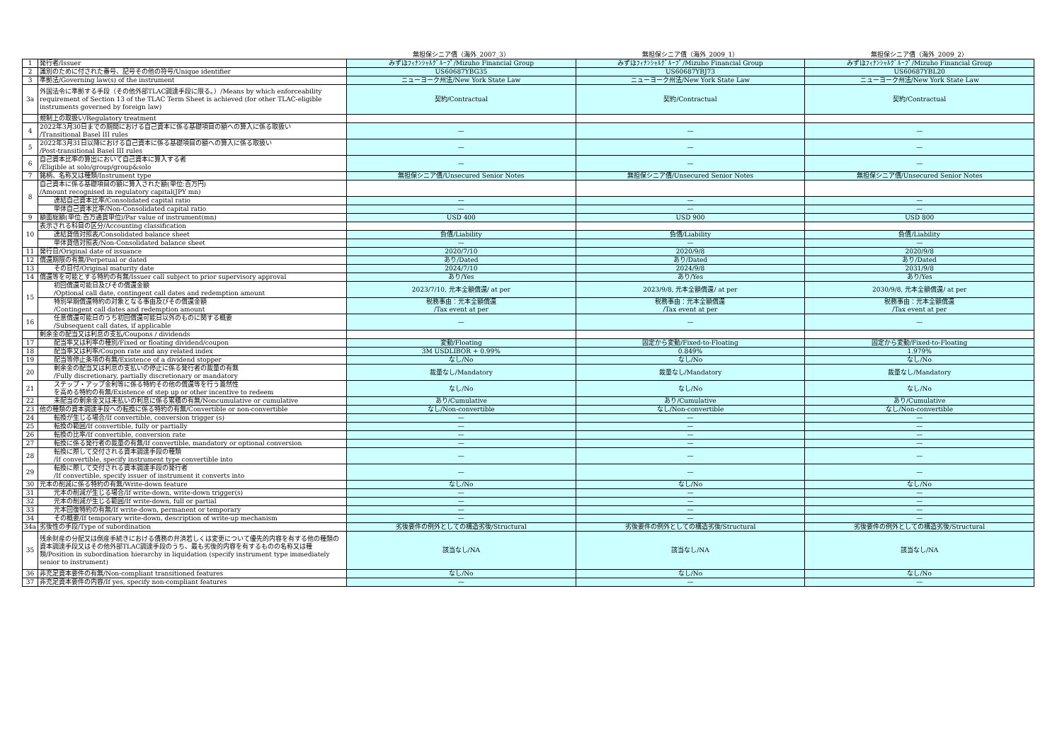| | | 無担保シニア債（海外_2007_3） | 無担保シニア債（海外_2009_1） | 無担保シニア債（海外_2009_2） |
| --- | --- | --- | --- | --- |
| 1 | 発行者/Issuer | みずほﾌｨﾅﾝｼｬﾙｸﾞﾙｰﾌﾟ/Mizuho Financial Group | みずほﾌｨﾅﾝｼｬﾙｸﾞﾙｰﾌﾟ/Mizuho Financial Group | みずほﾌｨﾅﾝｼｬﾙｸﾞﾙｰﾌﾟ/Mizuho Financial Group |
| 2 | 識別のために付された番号、記号その他の符号/Unique identifier | US60687YBG35 | US60687YBJ73 | US60687YBL20 |
| 3 | 準拠法/Governing law(s) of the instrument | ニューヨーク州法/New York State Law | ニューヨーク州法/New York State Law | ニューヨーク州法/New York State Law |
| 3a | 外国法令に準拠する手段（その他外部TLAC調達手段に限る。）/Means by which enforceability requirement of Section 13 of the TLAC Term Sheet is achieved (for other TLAC-eligible instruments governed by foreign law) | 契約/Contractual | 契約/Contractual | 契約/Contractual |
| | 規制上の取扱い/Regulatory treatment | | | |
| 4 | 2022年3月30日までの期間における自己資本に係る基礎項目の額への算入に係る取扱い /Transitional Basel III rules | — | — | — |
| 5 | 2022年3月31日以降における自己資本に係る基礎項目の額への算入に係る取扱い /Post-transitional Basel III rules | — | — | — |
| 6 | 自己資本比率の算出において自己資本に算入する者 /Eligible at solo/group/group&solo | — | — | — |
| 7 | 銘柄、名称又は種類/Instrument type | 無担保シニア債/Unsecured Senior Notes | 無担保シニア債/Unsecured Senior Notes | 無担保シニア債/Unsecured Senior Notes |
| 8 | 自己資本に係る基礎項目の額に算入された額(単位:百万円) /Amount recognised in regulatory capital(JPY mn) | | | |
| | 連結自己資本比率/Consolidated capital ratio | — | — | — |
| | 単体自己資本比率/Non-Consolidated capital ratio | — | — | — |
| 9 | 額面総額(単位:百万通貨単位)/Par value of instrument(mn) | USD 400 | USD 900 | USD 800 |
| 10 | 表示される科目の区分/Accounting classification | | | |
| | 連結貸借対照表/Consolidated balance sheet | 負債/Liability | 負債/Liability | 負債/Liability |
| | 単体貸借対照表/Non-Consolidated balance sheet | — | — | — |
| 11 | 発行日/Original date of issuance | 2020/7/10 | 2020/9/8 | 2020/9/8 |
| 12 | 償還期限の有無/Perpetual or dated | あり/Dated | あり/Dated | あり/Dated |
| 13 | その日付/Original maturity date | 2024/7/10 | 2024/9/8 | 2031/9/8 |
| 14 | 償還等を可能とする特約の有無/Issuer call subject to prior supervisory approval | あり/Yes | あり/Yes | あり/Yes |
| 15 | 初回償還可能日及びその償還金額 /Optional call date, contingent call dates and redemption amount | 2023/7/10, 元本全額償還/ at per | 2023/9/8, 元本全額償還/ at per | 2030/9/8, 元本全額償還/ at per |
| | 特別早期償還特約の対象となる事由及びその償還金額 /Contingent call dates and redemption amount | 税務事由：元本全額償還 /Tax event at per | 税務事由：元本全額償還 /Tax event at per | 税務事由：元本全額償還 /Tax event at per |
| 16 | 任意償還可能日のうち初回償還可能日以外のものに関する概要 /Subsequent call dates, if applicable | — | — | — |
| | 剰余金の配当又は利息の支払/Coupons / dividends | | | |
| 17 | 配当率又は利率の種別/Fixed or floating dividend/coupon | 変動/Floating | 固定から変動/Fixed-to-Floating | 固定から変動/Fixed-to-Floating |
| 18 | 配当率又は利率/Coupon rate and any related index | 3M USDLIBOR + 0.99% | 0.849% | 1.979% |
| 19 | 配当等停止条項の有無/Existence of a dividend stopper | なし/No | なし/No | なし/No |
| 20 | 剰余金の配当又は利息の支払いの停止に係る発行者の裁量の有無 /Fully discretionary, partially discretionary or mandatory | 裁量なし/Mandatory | 裁量なし/Mandatory | 裁量なし/Mandatory |
| 21 | ステップ・アップ金利等に係る特約その他の償還等を行う蓋然性 を高める特約の有無/Existence of step up or other incentive to redeem | なし/No | なし/No | なし/No |
| 22 | 未配当の剰余金又は未払いの利息に係る累積の有無/Noncumulative or cumulative | あり/Cumulative | あり/Cumulative | あり/Cumulative |
| 23 | 他の種類の資本調達手段への転換に係る特約の有無/Convertible or non-convertible | なし/Non-convertible | なし/Non-convertible | なし/Non-convertible |
| 24 | 転換が生じる場合/If convertible, conversion trigger (s) | — | — | — |
| 25 | 転換の範囲/If convertible, fully or partially | — | — | — |
| 26 | 転換の比率/If convertible, conversion rate | — | — | — |
| 27 | 転換に係る発行者の裁量の有無/If convertible, mandatory or optional conversion | — | — | — |
| 28 | 転換に際して交付される資本調達手段の種類 /If convertible, specify instrument type convertible into | — | — | — |
| 29 | 転換に際して交付される資本調達手段の発行者 /If convertible, specify issuer of instrument it converts into | — | — | — |
| 30 | 元本の削減に係る特約の有無/Write-down feature | なし/No | なし/No | なし/No |
| 31 | 元本の削減が生じる場合/If write-down, write-down trigger(s) | — | — | — |
| 32 | 元本の削減が生じる範囲/If write-down, full or partial | — | — | — |
| 33 | 元本回復特約の有無/If write-down, permanent or temporary | — | — | — |
| 34 | その概要/If temporary write-down, description of write-up mechanism | — | — | — |
| 34a | 劣後性の手段/Type of subordination | 劣後要件の例外としての構造劣後/Structural | 劣後要件の例外としての構造劣後/Structural | 劣後要件の例外としての構造劣後/Structural |
| 35 | 残余財産の分配又は倒産手続きにおける債務の弁済若しくは変更について優先的内容を有する他の種類の資本調達手段又はその他外部TLAC調達手段のうち、最も劣後的内容を有するものの名称又は種類/Position in subordination hierarchy in liquidation (specify instrument type immediately senior to instrument) | 該当なし/NA | 該当なし/NA | 該当なし/NA |
| 36 | 非充足資本要件の有無/Non-compliant transitioned features | なし/No | なし/No | なし/No |
| 37 | 非充足資本要件の内容/If yes, specify non-compliant features | — | — | — |